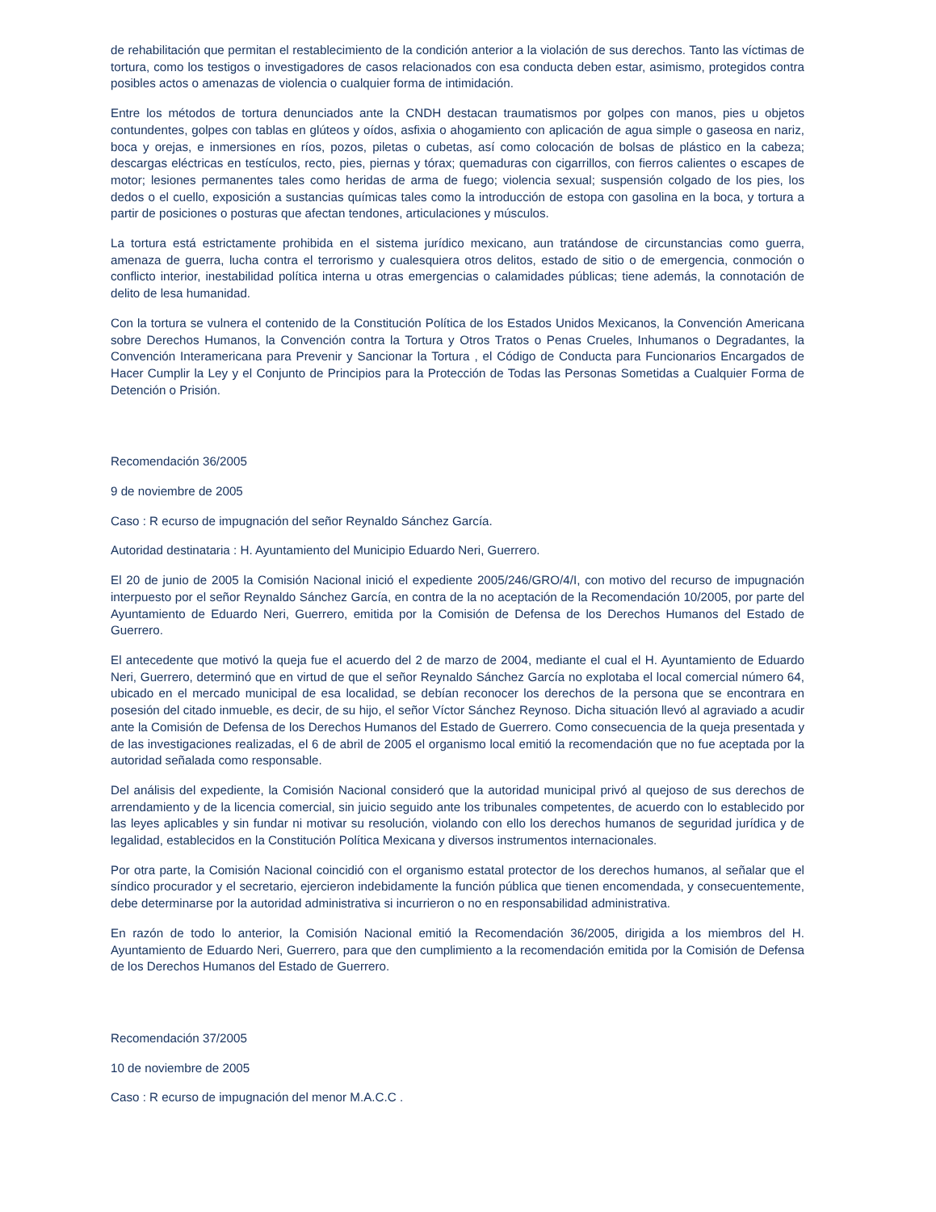de rehabilitación que permitan el restablecimiento de la condición anterior a la violación de sus derechos. Tanto las víctimas de tortura, como los testigos o investigadores de casos relacionados con esa conducta deben estar, asimismo, protegidos contra posibles actos o amenazas de violencia o cualquier forma de intimidación.
Entre los métodos de tortura denunciados ante la CNDH destacan traumatismos por golpes con manos, pies u objetos contundentes, golpes con tablas en glúteos y oídos, asfixia o ahogamiento con aplicación de agua simple o gaseosa en nariz, boca y orejas, e inmersiones en ríos, pozos, piletas o cubetas, así como colocación de bolsas de plástico en la cabeza; descargas eléctricas en testículos, recto, pies, piernas y tórax; quemaduras con cigarrillos, con fierros calientes o escapes de motor; lesiones permanentes tales como heridas de arma de fuego; violencia sexual; suspensión colgado de los pies, los dedos o el cuello, exposición a sustancias químicas tales como la introducción de estopa con gasolina en la boca, y tortura a partir de posiciones o posturas que afectan tendones, articulaciones y músculos.
La tortura está estrictamente prohibida en el sistema jurídico mexicano, aun tratándose de circunstancias como guerra, amenaza de guerra, lucha contra el terrorismo y cualesquiera otros delitos, estado de sitio o de emergencia, conmoción o conflicto interior, inestabilidad política interna u otras emergencias o calamidades públicas; tiene además, la connotación de delito de lesa humanidad.
Con la tortura se vulnera el contenido de la Constitución Política de los Estados Unidos Mexicanos, la Convención Americana sobre Derechos Humanos, la Convención contra la Tortura y Otros Tratos o Penas Crueles, Inhumanos o Degradantes, la Convención Interamericana para Prevenir y Sancionar la Tortura , el Código de Conducta para Funcionarios Encargados de Hacer Cumplir la Ley y el Conjunto de Principios para la Protección de Todas las Personas Sometidas a Cualquier Forma de Detención o Prisión.
Recomendación 36/2005
9 de noviembre de 2005
Caso : R ecurso de impugnación del señor Reynaldo Sánchez García.
Autoridad destinataria : H. Ayuntamiento del Municipio Eduardo Neri, Guerrero.
El 20 de junio de 2005 la Comisión Nacional inició el expediente 2005/246/GRO/4/I, con motivo del recurso de impugnación interpuesto por el señor Reynaldo Sánchez García, en contra de la no aceptación de la Recomendación 10/2005, por parte del Ayuntamiento de Eduardo Neri, Guerrero, emitida por la Comisión de Defensa de los Derechos Humanos del Estado de Guerrero.
El antecedente que motivó la queja fue el acuerdo del 2 de marzo de 2004, mediante el cual el H. Ayuntamiento de Eduardo Neri, Guerrero, determinó que en virtud de que el señor Reynaldo Sánchez García no explotaba el local comercial número 64, ubicado en el mercado municipal de esa localidad, se debían reconocer los derechos de la persona que se encontrara en posesión del citado inmueble, es decir, de su hijo, el señor Víctor Sánchez Reynoso. Dicha situación llevó al agraviado a acudir ante la Comisión de Defensa de los Derechos Humanos del Estado de Guerrero. Como consecuencia de la queja presentada y de las investigaciones realizadas, el 6 de abril de 2005 el organismo local emitió la recomendación que no fue aceptada por la autoridad señalada como responsable.
Del análisis del expediente, la Comisión Nacional consideró que la autoridad municipal privó al quejoso de sus derechos de arrendamiento y de la licencia comercial, sin juicio seguido ante los tribunales competentes, de acuerdo con lo establecido por las leyes aplicables y sin fundar ni motivar su resolución, violando con ello los derechos humanos de seguridad jurídica y de legalidad, establecidos en la Constitución Política Mexicana y diversos instrumentos internacionales.
Por otra parte, la Comisión Nacional coincidió con el organismo estatal protector de los derechos humanos, al señalar que el síndico procurador y el secretario, ejercieron indebidamente la función pública que tienen encomendada, y consecuentemente, debe determinarse por la autoridad administrativa si incurrieron o no en responsabilidad administrativa.
En razón de todo lo anterior, la Comisión Nacional emitió la Recomendación 36/2005, dirigida a los miembros del H. Ayuntamiento de Eduardo Neri, Guerrero, para que den cumplimiento a la recomendación emitida por la Comisión de Defensa de los Derechos Humanos del Estado de Guerrero.
Recomendación 37/2005
10 de noviembre de 2005
Caso : R ecurso de impugnación del menor M.A.C.C .